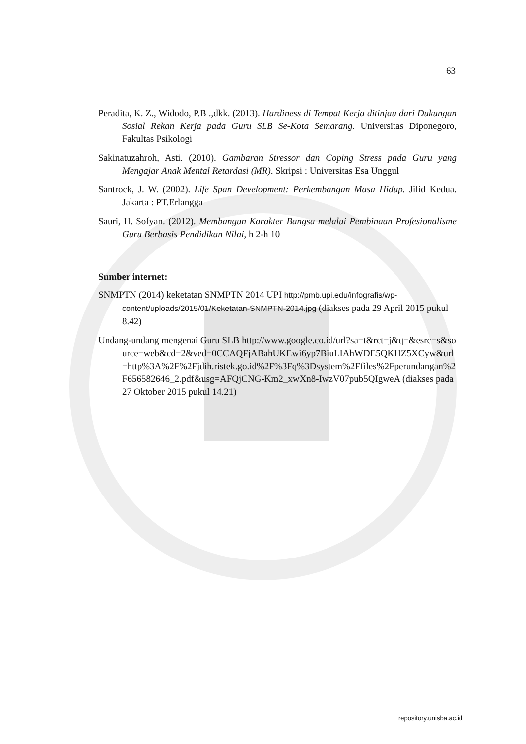63
Peradita, K. Z., Widodo, P.B .,dkk. (2013). Hardiness di Tempat Kerja ditinjau dari Dukungan Sosial Rekan Kerja pada Guru SLB Se-Kota Semarang. Universitas Diponegoro, Fakultas Psikologi
Sakinatuzahroh, Asti. (2010). Gambaran Stressor dan Coping Stress pada Guru yang Mengajar Anak Mental Retardasi (MR). Skripsi : Universitas Esa Unggul
Santrock, J. W. (2002). Life Span Development: Perkembangan Masa Hidup. Jilid Kedua. Jakarta : PT.Erlangga
Sauri, H. Sofyan. (2012). Membangun Karakter Bangsa melalui Pembinaan Profesionalisme Guru Berbasis Pendidikan Nilai, h 2-h 10
Sumber internet:
SNMPTN (2014) keketatan SNMPTN 2014 UPI http://pmb.upi.edu/infografis/wp-content/uploads/2015/01/Keketatan-SNMPTN-2014.jpg (diakses pada 29 April 2015 pukul 8.42)
Undang-undang mengenai Guru SLB http://www.google.co.id/url?sa=t&rct=j&q=&esrc=s&source=web&cd=2&ved=0CCAQFjABahUKEwi6yp7BiuLIAhWDE5QKHZ5XCyw&url=http%3A%2F%2Fjdih.ristek.go.id%2F%3Fq%3Dsystem%2Ffiles%2Fperundangan%2F656582646_2.pdf&usg=AFQjCNG-Km2_xwXn8-IwzV07pub5QIgweA (diakses pada 27 Oktober 2015 pukul 14.21)
repository.unisba.ac.id